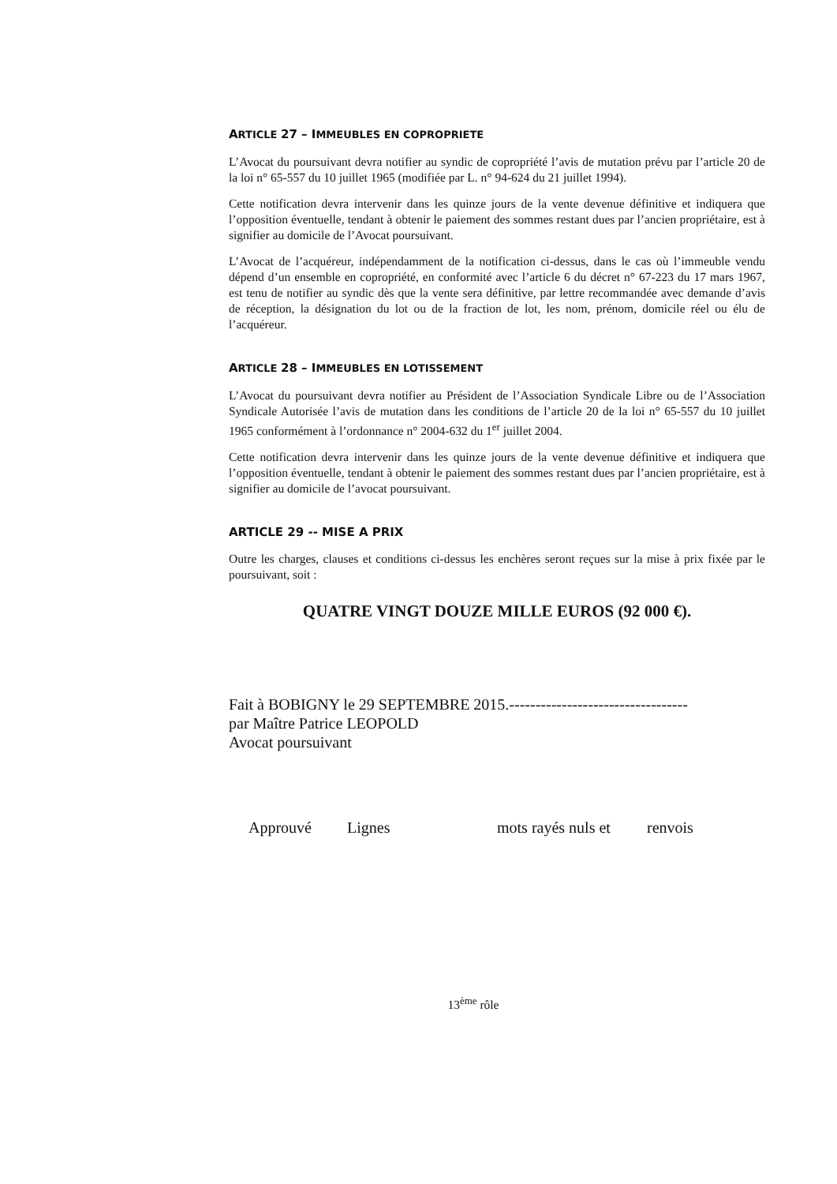ARTICLE 27 – IMMEUBLES EN COPROPRIETE
L’Avocat du poursuivant devra notifier au syndic de copropriété l’avis de mutation prévu par l’article 20 de la loi n° 65-557 du 10 juillet 1965 (modifiée par L. n° 94-624 du 21 juillet 1994).
Cette notification devra intervenir dans les quinze jours de la vente devenue définitive et indiquera que l’opposition éventuelle, tendant à obtenir le paiement des sommes restant dues par l’ancien propriétaire, est à signifier au domicile de l’Avocat poursuivant.
L’Avocat de l’acquéreur, indépendamment de la notification ci-dessus, dans le cas où l’immeuble vendu dépend d’un ensemble en copropriété, en conformité avec l’article 6 du décret n° 67-223 du 17 mars 1967, est tenu de notifier au syndic dès que la vente sera définitive, par lettre recommandée avec demande d’avis de réception, la désignation du lot ou de la fraction de lot, les nom, prénom, domicile réel ou élu de l’acquéreur.
ARTICLE 28 – IMMEUBLES EN LOTISSEMENT
L’Avocat du poursuivant devra notifier au Président de l’Association Syndicale Libre ou de l’Association Syndicale Autorisée l’avis de mutation dans les conditions de l’article 20 de la loi n° 65-557 du 10 juillet 1965 conformément à l’ordonnance n° 2004-632 du 1<sup>er</sup> juillet 2004.
Cette notification devra intervenir dans les quinze jours de la vente devenue définitive et indiquera que l’opposition éventuelle, tendant à obtenir le paiement des sommes restant dues par l’ancien propriétaire, est à signifier au domicile de l’avocat poursuivant.
ARTICLE 29 -- MISE A PRIX
Outre les charges, clauses et conditions ci-dessus les enchères seront reçues sur la mise à prix fixée par le poursuivant, soit :
QUATRE VINGT DOUZE MILLE EUROS (92 000 €).
Fait à BOBIGNY le 29 SEPTEMBRE 2015.----------------------------------
par Maître Patrice LEOPOLD
Avocat poursuivant
Approuvé Lignes mots rayés nuls et renvois
13<sup>ème</sup> rôle